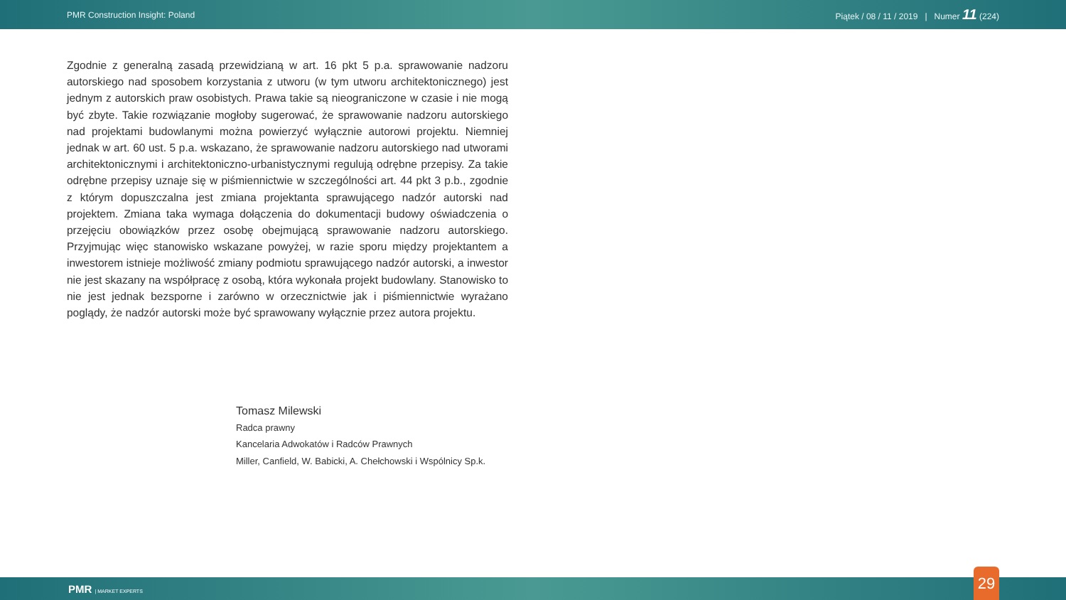PMR Construction Insight: Poland Piątek / 08 / 11 / 2019 | Numer 11 (224)
Zgodnie z generalną zasadą przewidzianą w art. 16 pkt 5 p.a. sprawowanie nadzoru autorskiego nad sposobem korzystania z utworu (w tym utworu architektonicznego) jest jednym z autorskich praw osobistych. Prawa takie są nieograniczone w czasie i nie mogą być zbyte. Takie rozwiązanie mogłoby sugerować, że sprawowanie nadzoru autorskiego nad projektami budowlanymi można powierzyć wyłącznie autorowi projektu. Niemniej jednak w art. 60 ust. 5 p.a. wskazano, że sprawowanie nadzoru autorskiego nad utworami architektonicznymi i architektoniczno-urbanistycznymi regulują odrębne przepisy. Za takie odrębne przepisy uznaje się w piśmiennictwie w szczególności art. 44 pkt 3 p.b., zgodnie z którym dopuszczalna jest zmiana projektanta sprawującego nadzór autorski nad projektem. Zmiana taka wymaga dołączenia do dokumentacji budowy oświadczenia o przejęciu obowiązków przez osobę obejmującą sprawowanie nadzoru autorskiego. Przyjmując więc stanowisko wskazane powyżej, w razie sporu między projektantem a inwestorem istnieje możliwość zmiany podmiotu sprawującego nadzór autorski, a inwestor nie jest skazany na współpracę z osobą, która wykonała projekt budowlany. Stanowisko to nie jest jednak bezsporne i zarówno w orzecznictwie jak i piśmiennictwie wyrażano poglądy, że nadzór autorski może być sprawowany wyłącznie przez autora projektu.
Tomasz Milewski
Radca prawny
Kancelaria Adwokatów i Radców Prawnych
Miller, Canfield, W. Babicki, A. Chełchowski i Wspólnicy Sp.k.
PMR | MARKET EXPERTS 29